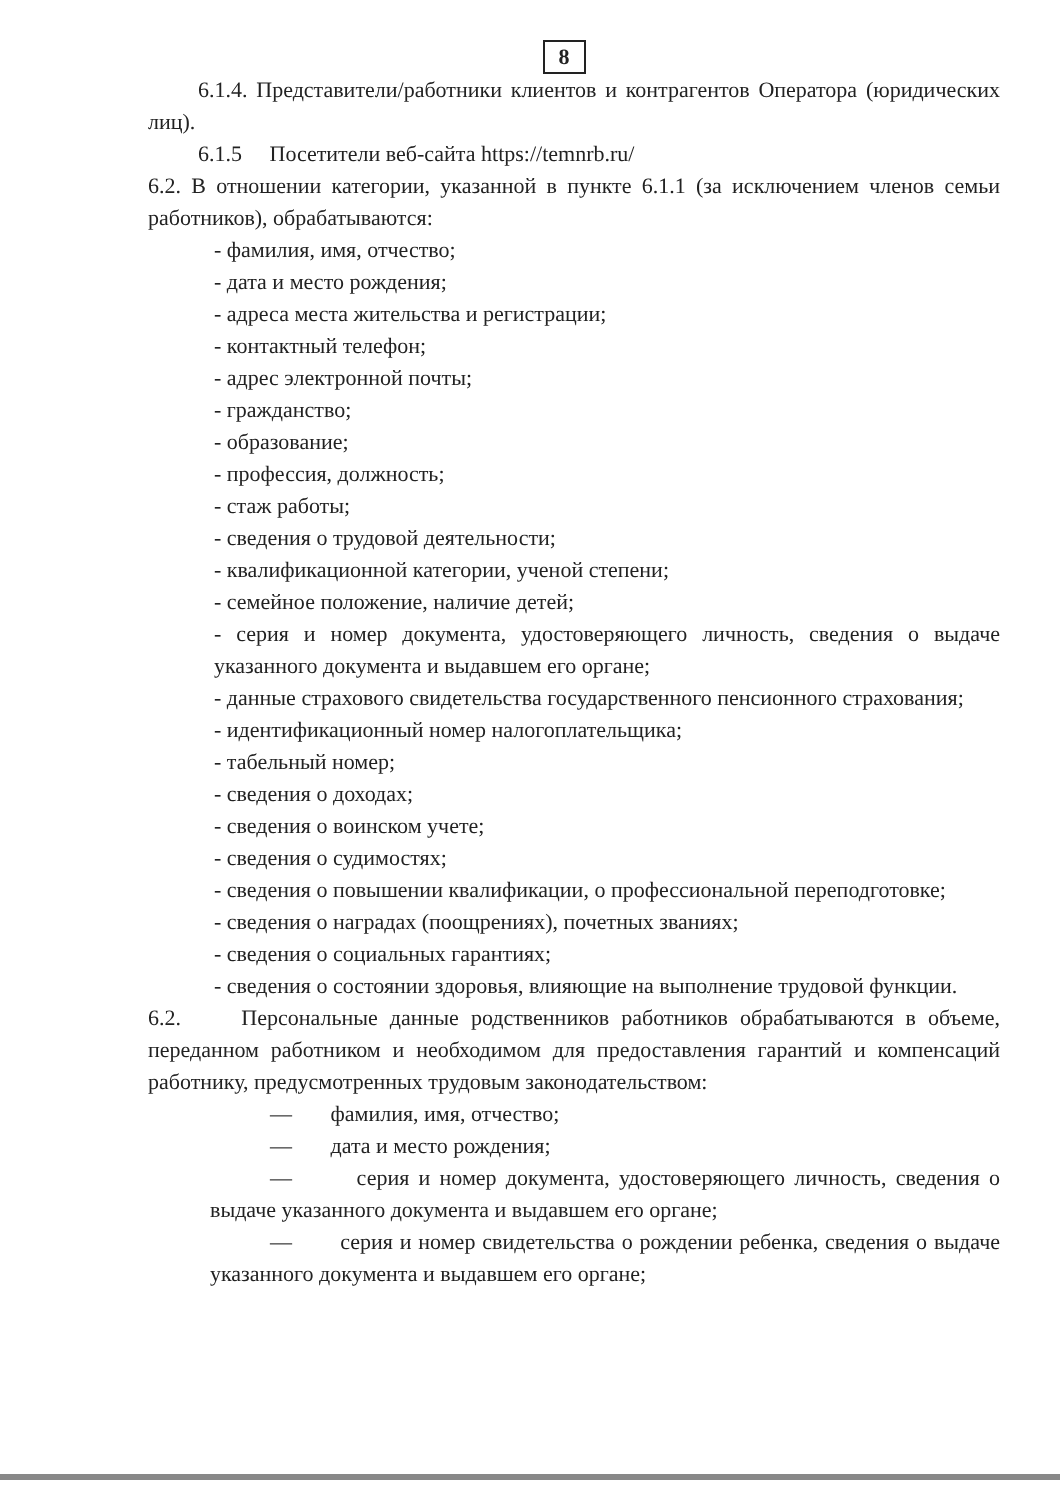8
6.1.4. Представители/работники клиентов и контрагентов Оператора (юридических лиц).
6.1.5 Посетители веб-сайта https://temnrb.ru/
6.2. В отношении категории, указанной в пункте 6.1.1 (за исключением членов семьи работников), обрабатываются:
- фамилия, имя, отчество;
- дата и место рождения;
- адреса места жительства и регистрации;
- контактный телефон;
- адрес электронной почты;
- гражданство;
- образование;
- профессия, должность;
- стаж работы;
- сведения о трудовой деятельности;
- квалификационной категории, ученой степени;
- семейное положение, наличие детей;
- серия и номер документа, удостоверяющего личность, сведения о выдаче указанного документа и выдавшем его органе;
- данные страхового свидетельства государственного пенсионного страхования;
- идентификационный номер налогоплательщика;
- табельный номер;
- сведения о доходах;
- сведения о воинском учете;
- сведения о судимостях;
- сведения о повышении квалификации, о профессиональной переподготовке;
- сведения о наградах (поощрениях), почетных званиях;
- сведения о социальных гарантиях;
- сведения о состоянии здоровья, влияющие на выполнение трудовой функции.
6.2. Персональные данные родственников работников обрабатываются в объеме, переданном работником и необходимом для предоставления гарантий и компенсаций работнику, предусмотренных трудовым законодательством:
— фамилия, имя, отчество;
— дата и место рождения;
— серия и номер документа, удостоверяющего личность, сведения о выдаче указанного документа и выдавшем его органе;
— серия и номер свидетельства о рождении ребенка, сведения о выдаче указанного документа и выдавшем его органе;